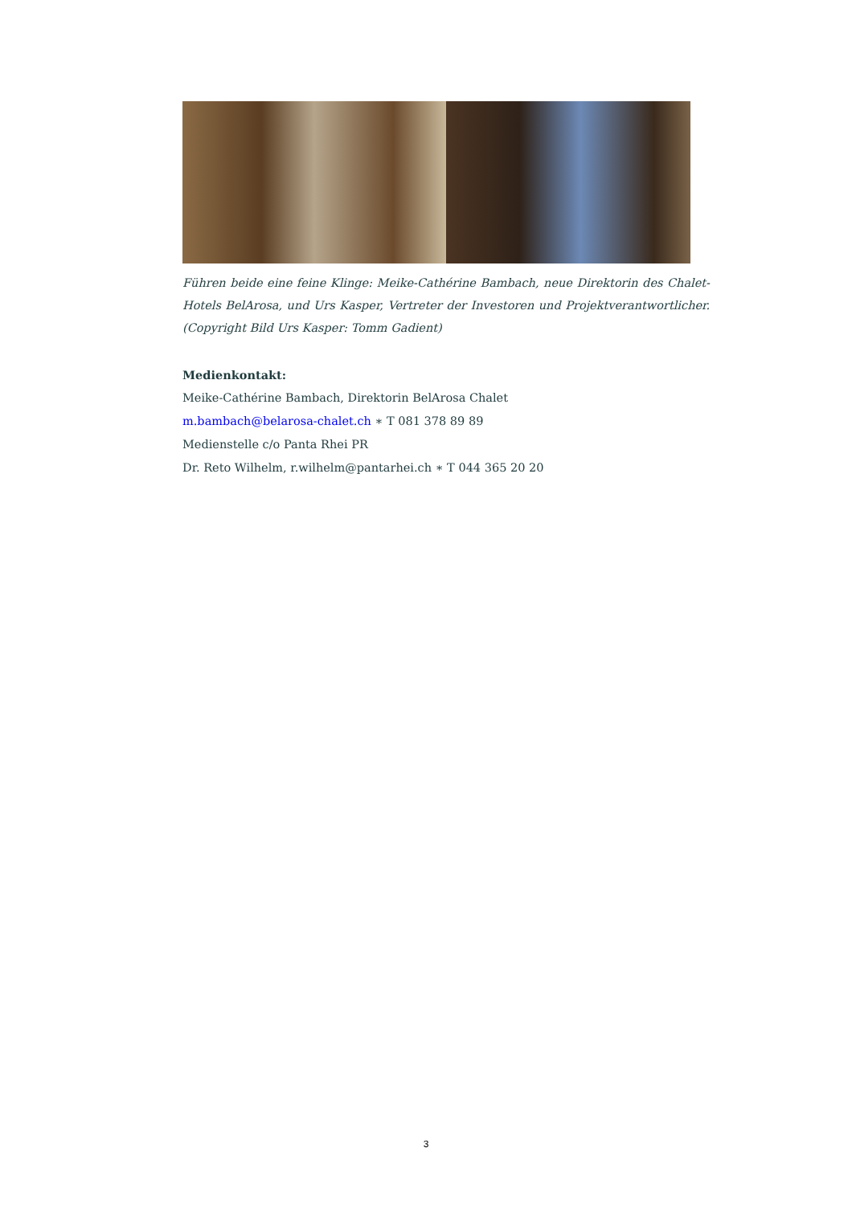Führen beide eine feine Klinge: Meike-Cathérine Bambach, neue Direktorin des Chalet-Hotels BelArosa, und Urs Kasper, Vertreter der Investoren und Projektverantwortlicher. (Copyright Bild Urs Kasper: Tomm Gadient)
Medienkontakt:
Meike-Cathérine Bambach, Direktorin BelArosa Chalet
m.bambach@belarosa-chalet.ch ∗ T 081 378 89 89
Medienstelle c/o Panta Rhei PR
Dr. Reto Wilhelm, r.wilhelm@pantarhei.ch ∗ T 044 365 20 20
3